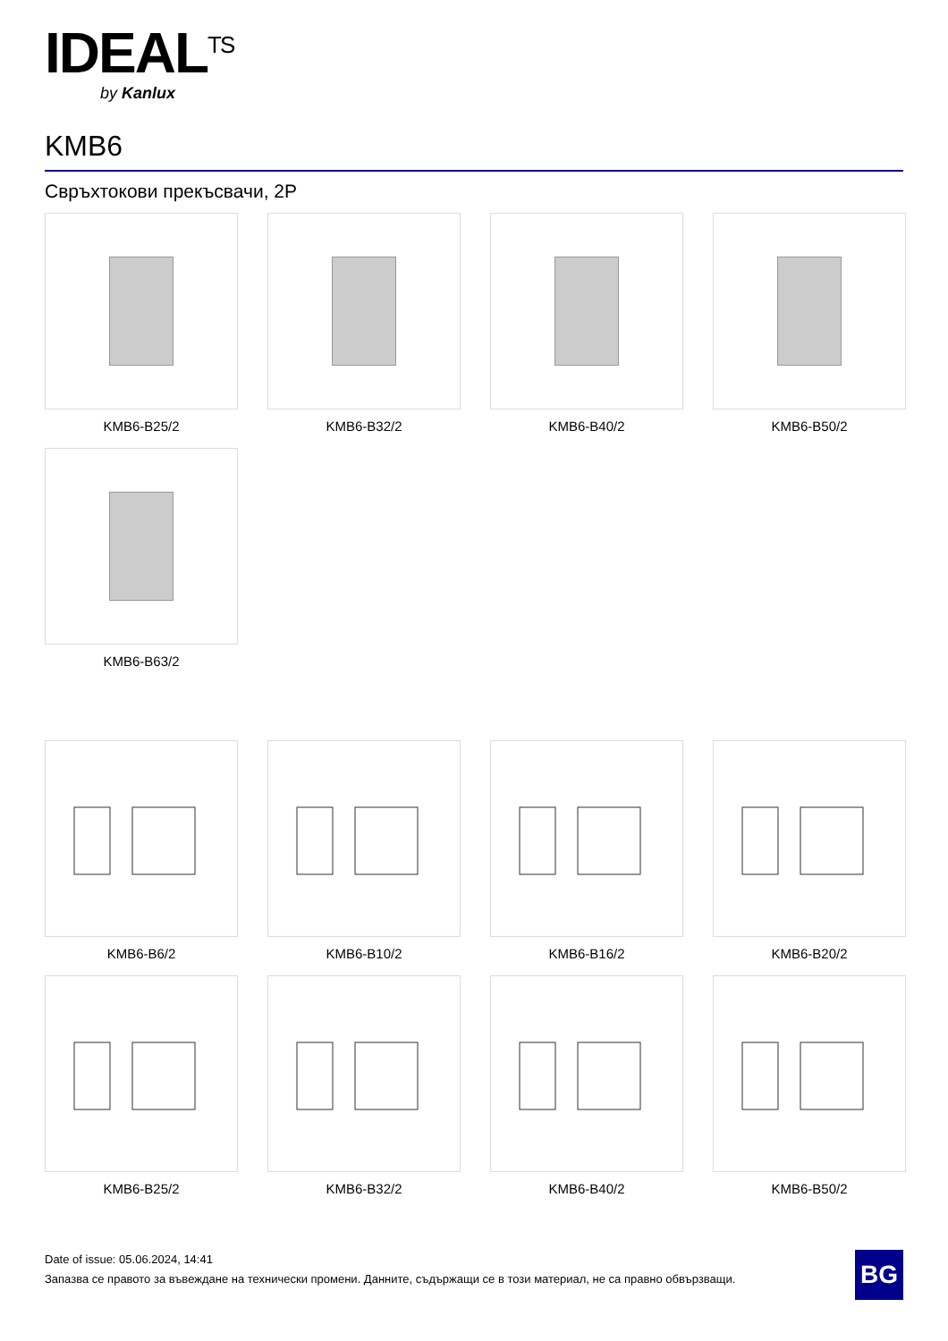IDEAL<sup>TS</sup>
by Kanlux
KMB6
Свръхтокови прекъсвачи, 2P
KMB6-B25/2
KMB6-B32/2
KMB6-B40/2
KMB6-B50/2
KMB6-B63/2
KMB6-B6/2
KMB6-B10/2
KMB6-B16/2
KMB6-B20/2
KMB6-B25/2
KMB6-B32/2
KMB6-B40/2
KMB6-B50/2
Date of issue: 05.06.2024, 14:41
Запазва се правото за въвеждане на технически промени. Данните, съдържащи се в този материал, не са правно обвързващи.
BG